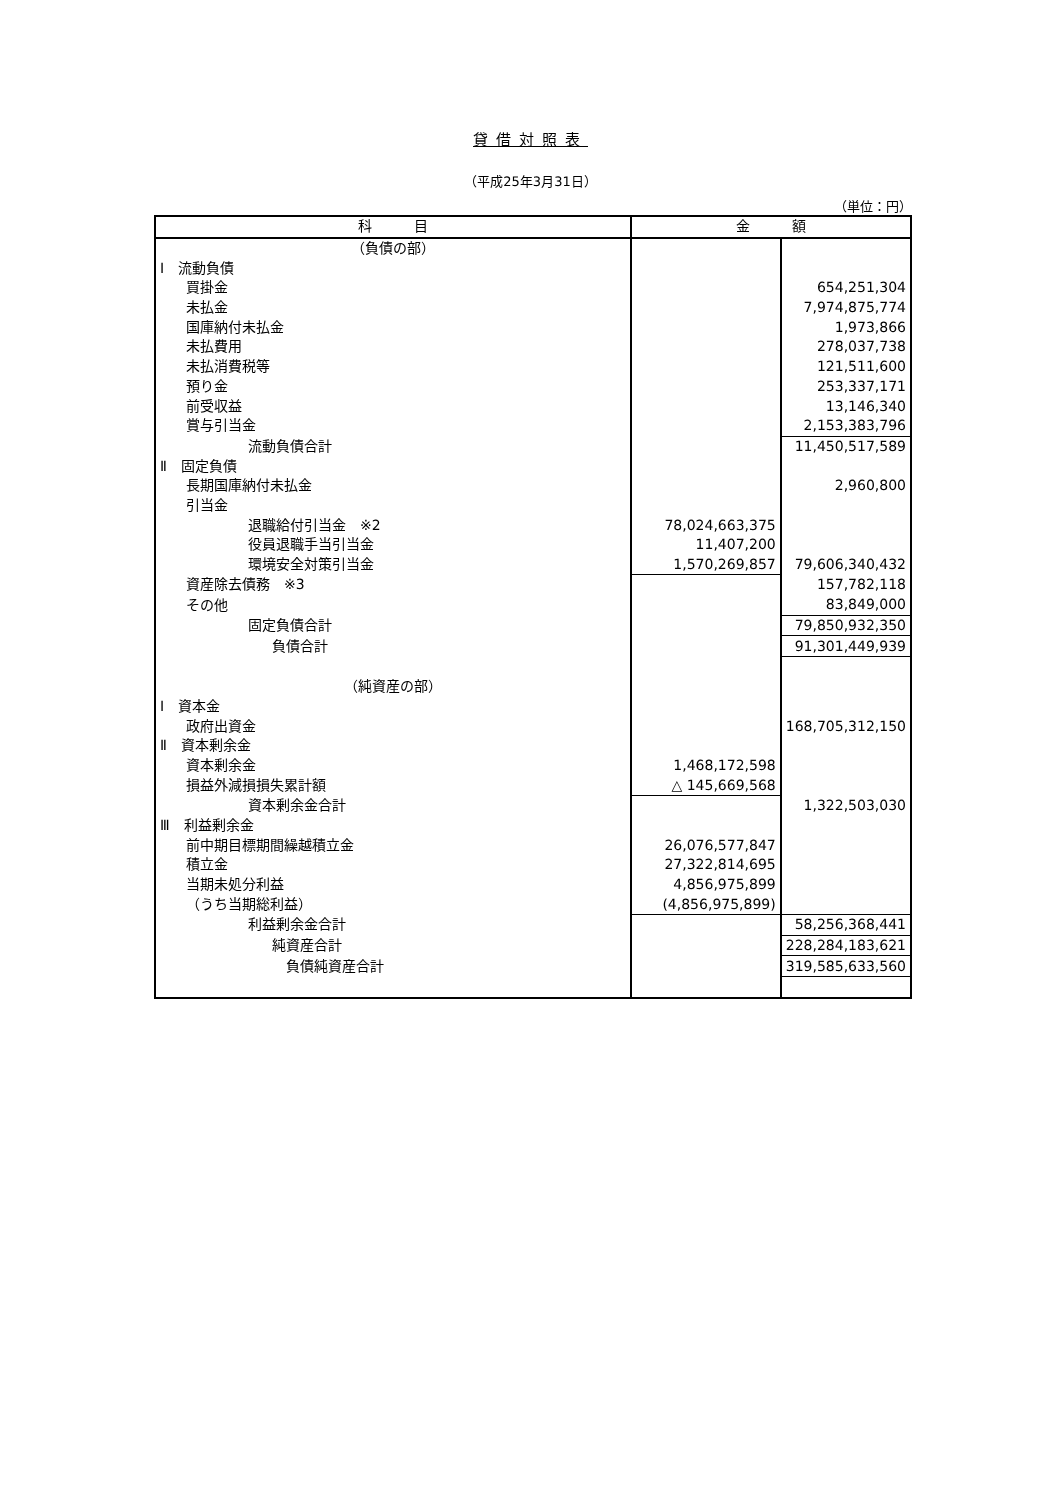貸借対照表
（平成25年3月31日）
（単位：円）
| 科 目 | 金 額 | |
| --- | --- | --- |
| （負債の部） | | |
| Ⅰ 流動負債 | | |
| 買掛金 | | 654,251,304 |
| 未払金 | | 7,974,875,774 |
| 国庫納付未払金 | | 1,973,866 |
| 未払費用 | | 278,037,738 |
| 未払消費税等 | | 121,511,600 |
| 預り金 | | 253,337,171 |
| 前受収益 | | 13,146,340 |
| 賞与引当金 | | 2,153,383,796 |
| 流動負債合計 | | 11,450,517,589 |
| Ⅱ 固定負債 | | |
| 長期国庫納付未払金 | | 2,960,800 |
| 引当金 | | |
| 退職給付引当金 ※2 | 78,024,663,375 | |
| 役員退職手当引当金 | 11,407,200 | |
| 環境安全対策引当金 | 1,570,269,857 | 79,606,340,432 |
| 資産除去債務 ※3 | | 157,782,118 |
| その他 | | 83,849,000 |
| 固定負債合計 | | 79,850,932,350 |
| 負債合計 | | 91,301,449,939 |
| （純資産の部） | | |
| Ⅰ 資本金 | | |
| 政府出資金 | | 168,705,312,150 |
| Ⅱ 資本剰余金 | | |
| 資本剰余金 | 1,468,172,598 | |
| 損益外減損損失累計額 | △ 145,669,568 | |
| 資本剰余金合計 | | 1,322,503,030 |
| Ⅲ 利益剰余金 | | |
| 前中期目標期間繰越積立金 | 26,076,577,847 | |
| 積立金 | 27,322,814,695 | |
| 当期未処分利益 | 4,856,975,899 | |
| （うち当期総利益） | (4,856,975,899) | |
| 利益剰余金合計 | | 58,256,368,441 |
| 純資産合計 | | 228,284,183,621 |
| 負債純資産合計 | | 319,585,633,560 |